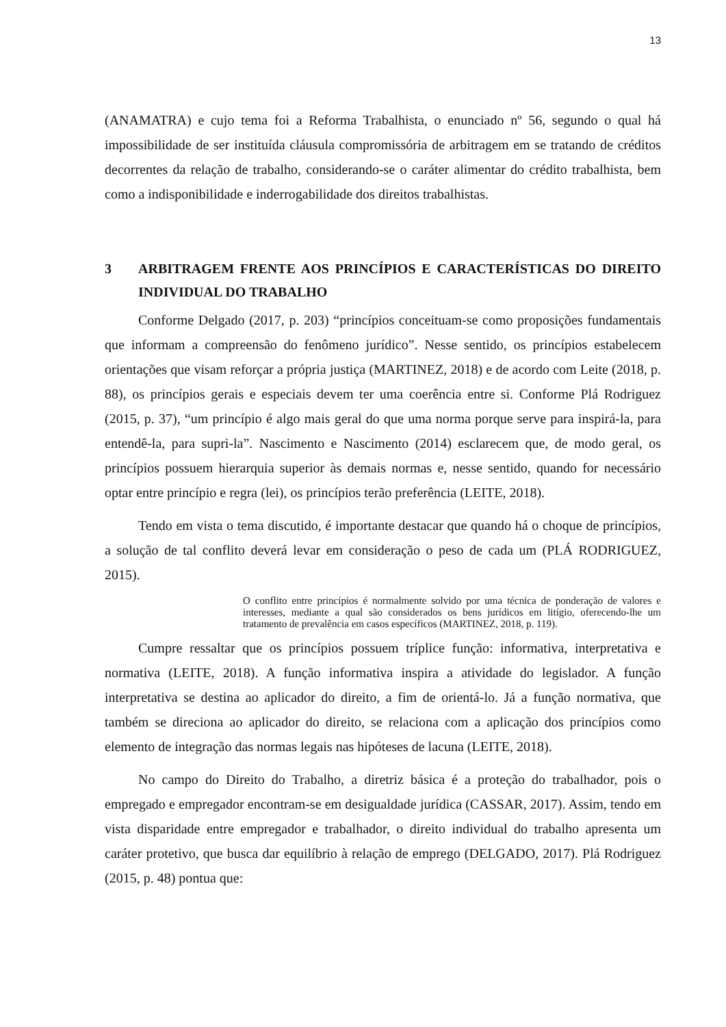13
(ANAMATRA) e cujo tema foi a Reforma Trabalhista, o enunciado nº 56, segundo o qual há impossibilidade de ser instituída cláusula compromissória de arbitragem em se tratando de créditos decorrentes da relação de trabalho, considerando-se o caráter alimentar do crédito trabalhista, bem como a indisponibilidade e inderrogabilidade dos direitos trabalhistas.
3 ARBITRAGEM FRENTE AOS PRINCÍPIOS E CARACTERÍSTICAS DO DIREITO INDIVIDUAL DO TRABALHO
Conforme Delgado (2017, p. 203) “princípios conceituam-se como proposições fundamentais que informam a compreensão do fenômeno jurídico”. Nesse sentido, os princípios estabelecem orientações que visam reforçar a própria justiça (MARTINEZ, 2018) e de acordo com Leite (2018, p. 88), os princípios gerais e especiais devem ter uma coerência entre si. Conforme Plá Rodriguez (2015, p. 37), “um princípio é algo mais geral do que uma norma porque serve para inspirá-la, para entendê-la, para supri-la”. Nascimento e Nascimento (2014) esclarecem que, de modo geral, os princípios possuem hierarquia superior às demais normas e, nesse sentido, quando for necessário optar entre princípio e regra (lei), os princípios terão preferência (LEITE, 2018).
Tendo em vista o tema discutido, é importante destacar que quando há o choque de princípios, a solução de tal conflito deverá levar em consideração o peso de cada um (PLÁ RODRIGUEZ, 2015).
O conflito entre princípios é normalmente solvido por uma técnica de ponderação de valores e interesses, mediante a qual são considerados os bens jurídicos em litígio, oferecendo-lhe um tratamento de prevalência em casos específicos (MARTINEZ, 2018, p. 119).
Cumpre ressaltar que os princípios possuem tríplice função: informativa, interpretativa e normativa (LEITE, 2018). A função informativa inspira a atividade do legislador. A função interpretativa se destina ao aplicador do direito, a fim de orientá-lo. Já a função normativa, que também se direciona ao aplicador do direito, se relaciona com a aplicação dos princípios como elemento de integração das normas legais nas hipóteses de lacuna (LEITE, 2018).
No campo do Direito do Trabalho, a diretriz básica é a proteção do trabalhador, pois o empregado e empregador encontram-se em desigualdade jurídica (CASSAR, 2017). Assim, tendo em vista disparidade entre empregador e trabalhador, o direito individual do trabalho apresenta um caráter protetivo, que busca dar equilíbrio à relação de emprego (DELGADO, 2017). Plá Rodriguez (2015, p. 48) pontua que: